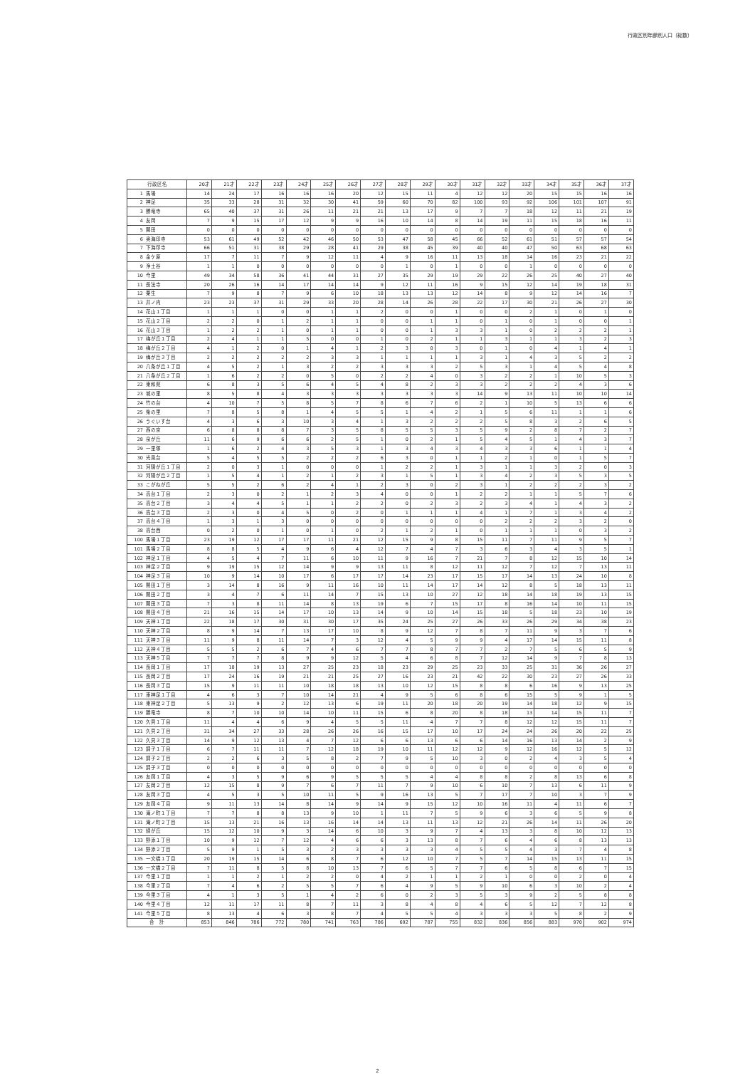行政区別年齢別人口（総数）
| 行政区名 | | 20才 | 21才 | 22才 | 23才 | 24才 | 25才 | 26才 | 27才 | 28才 | 29才 | 30才 | 31才 | 32才 | 33才 | 34才 | 35才 | 36才 | 37才 |
| --- | --- | --- | --- | --- | --- | --- | --- | --- | --- | --- | --- | --- | --- | --- | --- | --- | --- | --- | --- |
| 1 | 馬場 | 14 | 24 | 17 | 16 | 16 | 16 | 20 | 12 | 15 | 11 | 4 | 12 | 12 | 20 | 15 | 15 | 16 | 16 |
| 2 | 神足 | 35 | 33 | 28 | 31 | 32 | 30 | 41 | 59 | 60 | 70 | 82 | 100 | 93 | 92 | 106 | 101 | 107 | 91 |
| 3 | 勝竜寺 | 65 | 40 | 37 | 31 | 26 | 11 | 21 | 21 | 13 | 17 | 9 | 7 | 7 | 18 | 12 | 11 | 21 | 19 |
| 4 | 友岡 | 7 | 9 | 15 | 17 | 12 | 9 | 9 | 16 | 10 | 14 | 8 | 14 | 19 | 11 | 15 | 18 | 16 | 11 |
| 5 | 開田 | 0 | 0 | 0 | 0 | 0 | 0 | 0 | 0 | 0 | 0 | 0 | 0 | 0 | 0 | 0 | 0 | 0 | 0 |
| 6 | 奥海印寺 | 53 | 61 | 49 | 52 | 42 | 46 | 50 | 53 | 47 | 58 | 45 | 66 | 52 | 61 | 51 | 57 | 57 | 54 |
| 7 | 下海印寺 | 66 | 51 | 31 | 38 | 29 | 28 | 41 | 29 | 38 | 45 | 39 | 40 | 40 | 47 | 50 | 63 | 68 | 63 |
| 8 | 金ケ原 | 17 | 7 | 11 | 7 | 9 | 12 | 11 | 4 | 9 | 16 | 11 | 13 | 18 | 14 | 16 | 23 | 21 | 22 |
| 9 | 浄土谷 | 1 | 1 | 0 | 0 | 0 | 0 | 0 | 0 | 1 | 0 | 1 | 0 | 0 | 1 | 0 | 0 | 0 | 0 |
| 10 | 今里 | 49 | 34 | 58 | 36 | 41 | 44 | 31 | 27 | 35 | 29 | 19 | 29 | 22 | 26 | 25 | 40 | 27 | 40 |
| 11 | 長法寺 | 20 | 26 | 16 | 14 | 17 | 14 | 14 | 9 | 12 | 11 | 16 | 9 | 15 | 12 | 14 | 19 | 18 | 31 |
| 12 | 粟生 | 7 | 9 | 8 | 7 | 9 | 6 | 10 | 18 | 13 | 13 | 12 | 14 | 8 | 9 | 12 | 14 | 16 | 7 |
| 13 | 井ノ内 | 23 | 23 | 37 | 31 | 29 | 33 | 20 | 28 | 14 | 26 | 28 | 22 | 17 | 30 | 21 | 26 | 27 | 30 |
| 14 | 花山１丁目 | 1 | 1 | 1 | 0 | 0 | 1 | 1 | 2 | 0 | 0 | 1 | 0 | 0 | 2 | 1 | 0 | 1 | 0 |
| 15 | 花山２丁目 | 2 | 2 | 0 | 1 | 2 | 1 | 1 | 0 | 0 | 1 | 1 | 0 | 1 | 0 | 1 | 0 | 0 | 1 |
| 16 | 花山３丁目 | 1 | 2 | 2 | 1 | 0 | 1 | 1 | 0 | 0 | 1 | 3 | 3 | 1 | 0 | 2 | 2 | 2 | 1 |
| 17 | 梅が丘１丁目 | 2 | 4 | 1 | 1 | 5 | 0 | 0 | 1 | 0 | 2 | 1 | 1 | 3 | 1 | 1 | 3 | 2 | 3 |
| 18 | 梅が丘２丁目 | 4 | 1 | 2 | 0 | 1 | 4 | 1 | 2 | 3 | 0 | 3 | 0 | 1 | 0 | 4 | 1 | 4 | 1 |
| 19 | 梅が丘３丁目 | 2 | 2 | 2 | 2 | 2 | 3 | 3 | 1 | 1 | 1 | 1 | 3 | 1 | 4 | 3 | 5 | 2 | 2 |
| 20 | 八条が丘１丁目 | 4 | 5 | 2 | 1 | 3 | 2 | 2 | 3 | 3 | 3 | 2 | 5 | 3 | 1 | 4 | 5 | 4 | 8 |
| 21 | 八条が丘２丁目 | 1 | 6 | 2 | 2 | 0 | 5 | 0 | 2 | 2 | 4 | 0 | 3 | 2 | 2 | 1 | 10 | 5 | 3 |
| 22 | 東和苑 | 6 | 8 | 3 | 5 | 6 | 4 | 5 | 4 | 8 | 2 | 3 | 3 | 2 | 2 | 2 | 4 | 3 | 6 |
| 23 | 城の里 | 8 | 5 | 8 | 4 | 3 | 3 | 3 | 3 | 3 | 3 | 3 | 14 | 9 | 13 | 11 | 10 | 10 | 14 |
| 24 | 竹の台 | 4 | 10 | 7 | 5 | 8 | 5 | 7 | 8 | 6 | 7 | 6 | 2 | 1 | 10 | 5 | 13 | 6 | 6 |
| 25 | 柴の里 | 7 | 8 | 5 | 8 | 1 | 4 | 5 | 5 | 1 | 4 | 2 | 1 | 5 | 6 | 11 | 1 | 1 | 6 |
| 26 | うぐいす台 | 4 | 3 | 6 | 3 | 10 | 3 | 4 | 1 | 3 | 2 | 2 | 2 | 5 | 8 | 3 | 2 | 6 | 5 |
| 27 | 西の京 | 6 | 8 | 8 | 8 | 7 | 3 | 5 | 8 | 5 | 5 | 3 | 5 | 9 | 2 | 8 | 7 | 2 | 7 |
| 28 | 泉が丘 | 11 | 6 | 9 | 6 | 6 | 2 | 5 | 1 | 0 | 2 | 1 | 5 | 4 | 5 | 1 | 4 | 3 | 7 |
| 29 | 一里塚 | 1 | 6 | 2 | 4 | 3 | 5 | 3 | 1 | 3 | 4 | 3 | 4 | 3 | 3 | 6 | 1 | 1 | 4 |
| 30 | 光風台 | 5 | 4 | 5 | 5 | 2 | 2 | 2 | 6 | 3 | 0 | 1 | 1 | 2 | 1 | 0 | 1 | 5 | 7 |
| 31 | 河陽が丘１丁目 | 2 | 0 | 3 | 1 | 0 | 0 | 0 | 1 | 2 | 2 | 1 | 3 | 1 | 1 | 3 | 2 | 0 | 3 |
| 32 | 河陽が丘２丁目 | 1 | 5 | 4 | 1 | 2 | 1 | 2 | 3 | 1 | 5 | 1 | 3 | 4 | 2 | 3 | 5 | 3 | 5 |
| 33 | こがねが丘 | 5 | 5 | 2 | 6 | 2 | 4 | 1 | 2 | 3 | 0 | 2 | 3 | 1 | 2 | 2 | 2 | 3 | 2 |
| 34 | 高台１丁目 | 2 | 3 | 0 | 2 | 1 | 2 | 3 | 4 | 0 | 0 | 1 | 2 | 2 | 1 | 1 | 5 | 7 | 6 |
| 35 | 高台２丁目 | 3 | 4 | 4 | 5 | 1 | 1 | 2 | 2 | 0 | 2 | 3 | 2 | 3 | 4 | 1 | 4 | 3 | 2 |
| 36 | 高台３丁目 | 2 | 3 | 0 | 4 | 5 | 0 | 2 | 0 | 1 | 1 | 1 | 4 | 1 | 7 | 1 | 3 | 4 | 2 |
| 37 | 高台４丁目 | 1 | 3 | 1 | 3 | 0 | 0 | 0 | 0 | 0 | 0 | 0 | 0 | 2 | 2 | 2 | 3 | 2 | 0 |
| 38 | 高台西 | 0 | 2 | 0 | 1 | 0 | 1 | 0 | 2 | 1 | 2 | 1 | 0 | 1 | 1 | 1 | 0 | 3 | 2 |
| 100 | 馬場１丁目 | 23 | 19 | 12 | 17 | 17 | 11 | 21 | 12 | 15 | 9 | 8 | 15 | 11 | 7 | 11 | 9 | 5 | 7 |
| 101 | 馬場２丁目 | 8 | 8 | 5 | 4 | 9 | 6 | 4 | 12 | 7 | 4 | 7 | 3 | 6 | 3 | 4 | 3 | 5 | 1 |
| 102 | 神足１丁目 | 4 | 5 | 4 | 7 | 11 | 6 | 10 | 11 | 9 | 16 | 7 | 21 | 7 | 8 | 12 | 15 | 10 | 14 |
| 103 | 神足２丁目 | 9 | 19 | 15 | 12 | 14 | 9 | 9 | 13 | 11 | 8 | 12 | 11 | 12 | 7 | 12 | 7 | 13 | 11 |
| 104 | 神足３丁目 | 10 | 9 | 14 | 10 | 17 | 6 | 17 | 17 | 14 | 23 | 17 | 15 | 17 | 14 | 13 | 24 | 10 | 8 |
| 105 | 開田１丁目 | 3 | 14 | 8 | 16 | 9 | 11 | 16 | 10 | 11 | 14 | 17 | 14 | 12 | 8 | 5 | 18 | 13 | 11 |
| 106 | 開田２丁目 | 3 | 4 | 7 | 6 | 11 | 14 | 7 | 15 | 13 | 10 | 27 | 12 | 18 | 14 | 18 | 19 | 13 | 15 |
| 107 | 開田３丁目 | 7 | 3 | 8 | 11 | 14 | 8 | 13 | 19 | 6 | 7 | 15 | 17 | 8 | 16 | 14 | 10 | 11 | 15 |
| 108 | 開田４丁目 | 21 | 16 | 15 | 14 | 17 | 10 | 13 | 14 | 9 | 10 | 14 | 15 | 18 | 5 | 18 | 23 | 10 | 19 |
| 109 | 天神１丁目 | 22 | 18 | 17 | 30 | 31 | 30 | 17 | 35 | 24 | 25 | 27 | 26 | 33 | 26 | 29 | 34 | 38 | 23 |
| 110 | 天神２丁目 | 8 | 9 | 14 | 7 | 13 | 17 | 10 | 8 | 9 | 12 | 7 | 8 | 7 | 11 | 9 | 3 | 7 | 6 |
| 111 | 天神３丁目 | 11 | 9 | 8 | 11 | 14 | 7 | 3 | 12 | 4 | 5 | 9 | 9 | 4 | 17 | 14 | 15 | 11 | 8 |
| 112 | 天神４丁目 | 5 | 5 | 2 | 6 | 7 | 4 | 6 | 7 | 7 | 8 | 7 | 7 | 2 | 7 | 5 | 6 | 5 | 9 |
| 113 | 天神５丁目 | 7 | 7 | 7 | 8 | 9 | 9 | 12 | 5 | 4 | 6 | 8 | 7 | 12 | 14 | 9 | 7 | 8 | 13 |
| 114 | 長岡１丁目 | 17 | 18 | 19 | 13 | 27 | 25 | 23 | 18 | 23 | 29 | 25 | 23 | 33 | 25 | 31 | 36 | 26 | 27 |
| 115 | 長岡２丁目 | 17 | 24 | 16 | 19 | 21 | 21 | 25 | 27 | 16 | 23 | 21 | 42 | 22 | 30 | 23 | 27 | 26 | 33 |
| 116 | 長岡３丁目 | 15 | 9 | 11 | 11 | 10 | 18 | 18 | 13 | 10 | 12 | 15 | 8 | 8 | 6 | 16 | 9 | 13 | 25 |
| 117 | 東神足１丁目 | 4 | 6 | 3 | 7 | 10 | 14 | 21 | 4 | 9 | 5 | 6 | 8 | 6 | 15 | 5 | 9 | 1 | 5 |
| 118 | 東神足２丁目 | 5 | 13 | 9 | 2 | 12 | 13 | 6 | 19 | 11 | 20 | 18 | 20 | 19 | 14 | 18 | 12 | 9 | 15 |
| 119 | 勝竜寺 | 8 | 7 | 10 | 10 | 14 | 10 | 11 | 15 | 6 | 8 | 20 | 8 | 18 | 13 | 14 | 15 | 11 | 7 |
| 120 | 久貝１丁目 | 11 | 4 | 4 | 6 | 9 | 4 | 5 | 5 | 11 | 4 | 7 | 7 | 8 | 12 | 12 | 15 | 11 | 7 |
| 121 | 久貝２丁目 | 31 | 34 | 27 | 33 | 28 | 26 | 26 | 16 | 15 | 17 | 10 | 17 | 24 | 24 | 26 | 20 | 22 | 25 |
| 122 | 久貝３丁目 | 14 | 9 | 12 | 13 | 4 | 7 | 12 | 6 | 6 | 13 | 6 | 6 | 14 | 16 | 13 | 14 | 2 | 9 |
| 123 | 調子１丁目 | 6 | 7 | 11 | 11 | 7 | 12 | 18 | 19 | 10 | 11 | 12 | 12 | 9 | 12 | 16 | 12 | 5 | 12 |
| 124 | 調子２丁目 | 2 | 2 | 6 | 3 | 5 | 8 | 2 | 7 | 9 | 5 | 10 | 3 | 0 | 2 | 4 | 3 | 5 | 4 |
| 125 | 調子３丁目 | 0 | 0 | 0 | 0 | 0 | 0 | 0 | 0 | 0 | 0 | 0 | 0 | 0 | 0 | 0 | 0 | 0 | 0 |
| 126 | 友岡１丁目 | 4 | 3 | 5 | 9 | 6 | 9 | 5 | 5 | 5 | 4 | 4 | 8 | 8 | 2 | 8 | 13 | 6 | 8 |
| 127 | 友岡２丁目 | 12 | 15 | 8 | 9 | 7 | 6 | 7 | 11 | 7 | 9 | 10 | 6 | 10 | 7 | 13 | 6 | 11 | 9 |
| 128 | 友岡３丁目 | 4 | 5 | 3 | 5 | 10 | 11 | 5 | 9 | 16 | 13 | 5 | 7 | 17 | 7 | 10 | 3 | 7 | 9 |
| 129 | 友岡４丁目 | 9 | 11 | 13 | 14 | 8 | 14 | 9 | 14 | 9 | 15 | 12 | 10 | 16 | 11 | 4 | 11 | 6 | 7 |
| 130 | 滝ノ町１丁目 | 7 | 7 | 8 | 8 | 13 | 9 | 10 | 1 | 11 | 7 | 5 | 9 | 6 | 3 | 6 | 5 | 9 | 8 |
| 131 | 滝ノ町２丁目 | 15 | 13 | 21 | 16 | 13 | 16 | 14 | 14 | 13 | 11 | 13 | 12 | 21 | 26 | 14 | 11 | 26 | 20 |
| 132 | 緑が丘 | 15 | 12 | 10 | 9 | 3 | 14 | 6 | 10 | 3 | 9 | 7 | 4 | 13 | 3 | 8 | 10 | 12 | 13 |
| 133 | 野添１丁目 | 10 | 9 | 12 | 7 | 12 | 4 | 6 | 6 | 3 | 13 | 8 | 7 | 6 | 4 | 6 | 8 | 13 | 13 |
| 134 | 野添２丁目 | 5 | 9 | 1 | 5 | 3 | 2 | 3 | 3 | 3 | 3 | 4 | 5 | 5 | 4 | 3 | 7 | 4 | 8 |
| 135 | 一文橋１丁目 | 20 | 19 | 15 | 14 | 6 | 8 | 7 | 6 | 12 | 10 | 7 | 5 | 7 | 14 | 15 | 13 | 11 | 15 |
| 136 | 一文橋２丁目 | 7 | 11 | 8 | 5 | 8 | 10 | 13 | 7 | 6 | 5 | 7 | 7 | 6 | 5 | 8 | 6 | 7 | 15 |
| 137 | 今里１丁目 | 1 | 1 | 2 | 1 | 2 | 2 | 0 | 4 | 2 | 1 | 1 | 2 | 1 | 0 | 0 | 2 | 0 | 4 |
| 138 | 今里２丁目 | 7 | 4 | 6 | 2 | 5 | 5 | 7 | 6 | 4 | 9 | 5 | 9 | 10 | 6 | 3 | 10 | 2 | 4 |
| 139 | 今里３丁目 | 4 | 1 | 3 | 5 | 1 | 4 | 2 | 6 | 0 | 2 | 3 | 5 | 3 | 9 | 2 | 5 | 8 | 8 |
| 140 | 今里４丁目 | 12 | 11 | 17 | 11 | 8 | 7 | 11 | 3 | 8 | 4 | 8 | 4 | 6 | 5 | 12 | 7 | 12 | 8 |
| 141 | 今里５丁目 | 8 | 13 | 4 | 6 | 3 | 8 | 7 | 4 | 5 | 5 | 4 | 3 | 3 | 3 | 5 | 8 | 2 | 9 |
| 合 計 | | 853 | 846 | 786 | 772 | 780 | 741 | 763 | 786 | 692 | 787 | 755 | 832 | 836 | 856 | 883 | 970 | 902 | 974 |
2